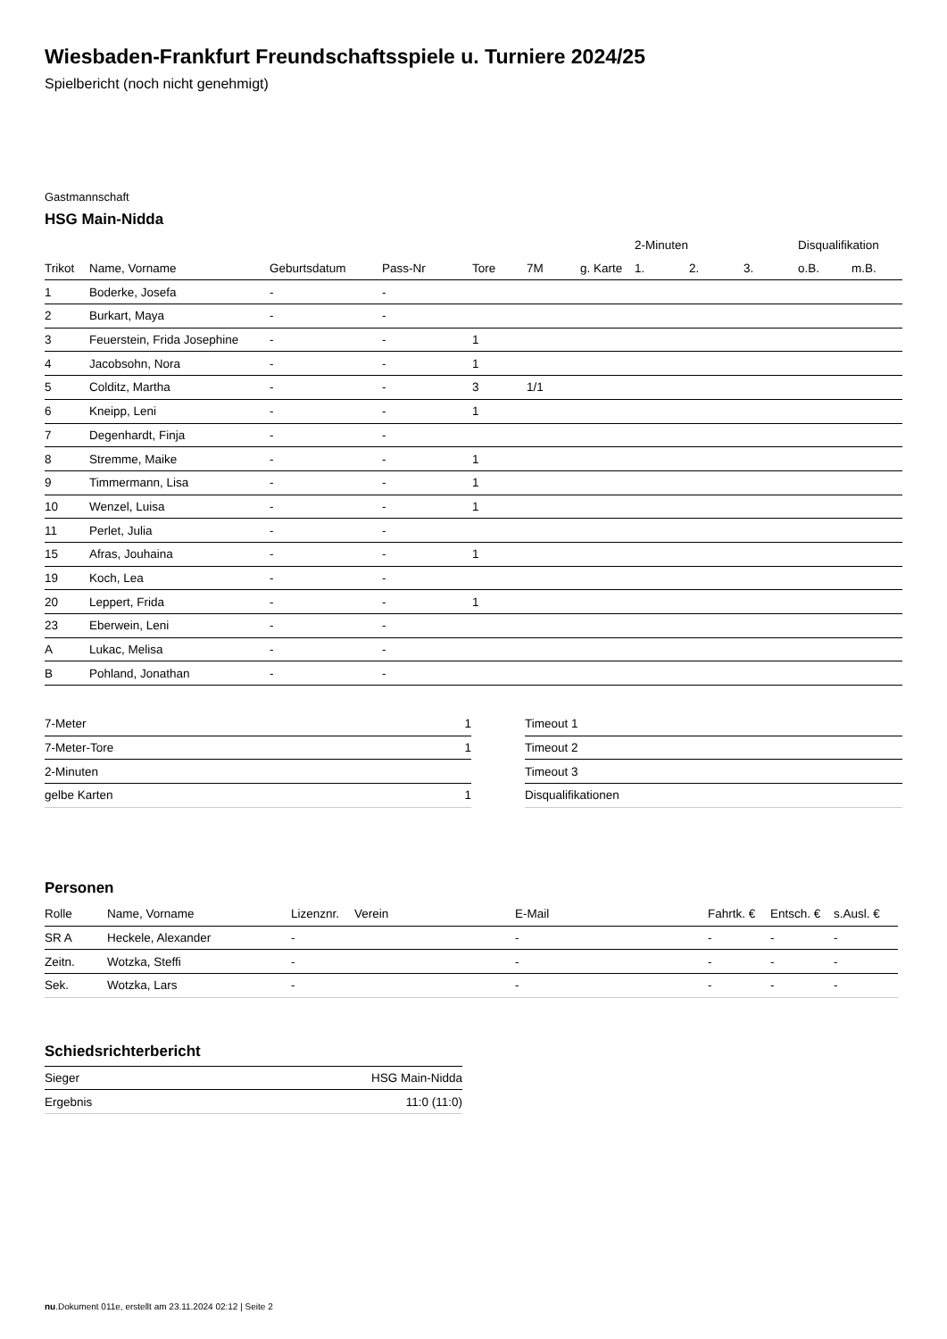Wiesbaden-Frankfurt Freundschaftsspiele u. Turniere 2024/25
Spielbericht (noch nicht genehmigt)
Gastmannschaft
HSG Main-Nidda
| | | | | | | | 2-Minuten | | | Disqualifikation | |
| --- | --- | --- | --- | --- | --- | --- | --- | --- | --- | --- | --- |
| Trikot | Name, Vorname | Geburtsdatum | Pass-Nr | Tore | 7M | g. Karte | 1. | 2. | 3. | o.B. | m.B. |
| 1 | Boderke, Josefa | - | - | | | | | | | | |
| 2 | Burkart, Maya | - | - | | | | | | | | |
| 3 | Feuerstein, Frida Josephine | - | - | 1 | | | | | | | |
| 4 | Jacobsohn, Nora | - | - | 1 | | | | | | | |
| 5 | Colditz, Martha | - | - | 3 | 1/1 | | | | | | |
| 6 | Kneipp, Leni | - | - | 1 | | | | | | | |
| 7 | Degenhardt, Finja | - | - | | | | | | | | |
| 8 | Stremme, Maike | - | - | 1 | | | | | | | |
| 9 | Timmermann, Lisa | - | - | 1 | | | | | | | |
| 10 | Wenzel, Luisa | - | - | 1 | | | | | | | |
| 11 | Perlet, Julia | - | - | | | | | | | | |
| 15 | Afras, Jouhaina | - | - | 1 | | | | | | | |
| 19 | Koch, Lea | - | - | | | | | | | | |
| 20 | Leppert, Frida | - | - | 1 | | | | | | | |
| 23 | Eberwein, Leni | - | - | | | | | | | | |
| A | Lukac, Melisa | - | - | | | | | | | | |
| B | Pohland, Jonathan | - | - | | | | | | | | |
| 7-Meter | 1 |
| 7-Meter-Tore | 1 |
| 2-Minuten | |
| gelbe Karten | 1 |
| Timeout 1 |
| Timeout 2 |
| Timeout 3 |
| Disqualifikationen |
Personen
| Rolle | Name, Vorname | Lizenznr. | Verein | E-Mail | Fahrtk. € | Entsch. € | s.Ausl. € |
| --- | --- | --- | --- | --- | --- | --- | --- |
| SR A | Heckele, Alexander | - | | - | - | - | - |
| Zeitn. | Wotzka, Steffi | - | | - | - | - | - |
| Sek. | Wotzka, Lars | - | | - | - | - | - |
Schiedsrichterbericht
| Sieger | HSG Main-Nidda |
| Ergebnis | 11:0 (11:0) |
nu.Dokument 011e, erstellt am 23.11.2024 02:12 | Seite 2